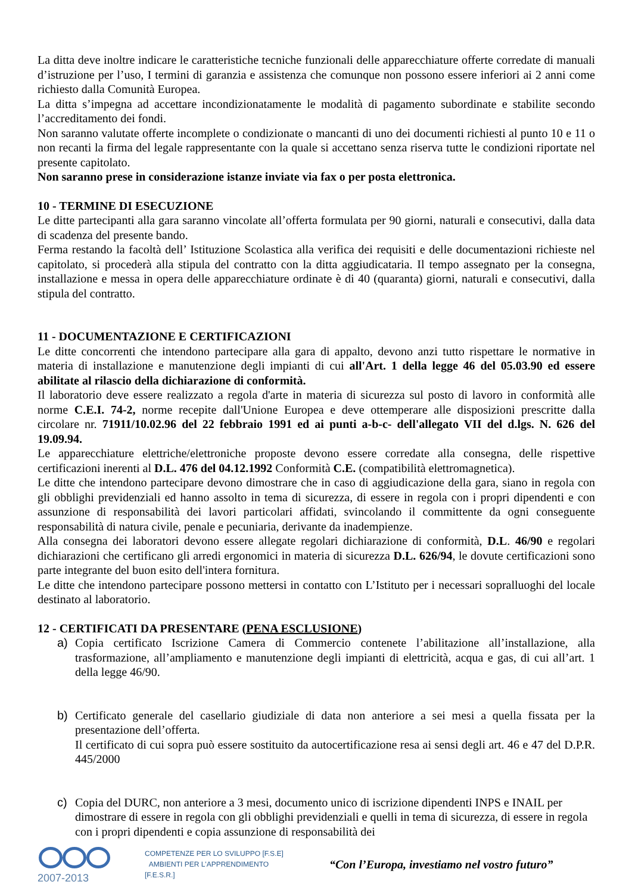La ditta deve inoltre indicare le caratteristiche tecniche funzionali delle apparecchiature offerte corredate di manuali d’istruzione per l’uso, I termini di garanzia e assistenza che comunque non possono essere inferiori ai 2 anni come richiesto dalla Comunità Europea.
La ditta s’impegna ad accettare incondizionatamente le modalità di pagamento subordinate e stabilite secondo l’accreditamento dei fondi.
Non saranno valutate offerte incomplete o condizionate o mancanti di uno dei documenti richiesti al punto 10 e 11 o non recanti la firma del legale rappresentante con la quale si accettano senza riserva tutte le condizioni riportate nel presente capitolato.
Non saranno prese in considerazione istanze inviate via fax o per posta elettronica.
10 - TERMINE DI ESECUZIONE
Le ditte partecipanti alla gara saranno vincolate all’offerta formulata per 90 giorni, naturali e consecutivi, dalla data di scadenza del presente bando.
Ferma restando la facoltà dell’ Istituzione Scolastica alla verifica dei requisiti e delle documentazioni richieste nel capitolato, si procederà alla stipula del contratto con la ditta aggiudicataria. Il tempo assegnato per la consegna, installazione e messa in opera delle apparecchiature ordinate è di 40 (quaranta) giorni, naturali e consecutivi, dalla stipula del contratto.
11 - DOCUMENTAZIONE E CERTIFICAZIONI
Le ditte concorrenti che intendono partecipare alla gara di appalto, devono anzi tutto rispettare le normative in materia di installazione e manutenzione degli impianti di cui all'Art. 1 della legge 46 del 05.03.90 ed essere abilitate al rilascio della dichiarazione di conformità.
Il laboratorio deve essere realizzato a regola d'arte in materia di sicurezza sul posto di lavoro in conformità alle norme C.E.I. 74-2, norme recepite dall'Unione Europea e deve ottemperare alle disposizioni prescritte dalla circolare nr. 71911/10.02.96 del 22 febbraio 1991 ed ai punti a-b-c- dell'allegato VII del d.lgs. N. 626 del 19.09.94.
Le apparecchiature elettriche/elettroniche proposte devono essere corredate alla consegna, delle rispettive certificazioni inerenti al D.L. 476 del 04.12.1992 Conformità C.E. (compatibilità elettromagnetica).
Le ditte che intendono partecipare devono dimostrare che in caso di aggiudicazione della gara, siano in regola con gli obblighi previdenziali ed hanno assolto in tema di sicurezza, di essere in regola con i propri dipendenti e con assunzione di responsabilità dei lavori particolari affidati, svincolando il committente da ogni conseguente responsabilità di natura civile, penale e pecuniaria, derivante da inadempienze.
Alla consegna dei laboratori devono essere allegate regolari dichiarazione di conformità, D.L. 46/90 e regolari dichiarazioni che certificano gli arredi ergonomici in materia di sicurezza D.L. 626/94, le dovute certificazioni sono parte integrante del buon esito dell'intera fornitura.
Le ditte che intendono partecipare possono mettersi in contatto con L’Istituto per i necessari sopralluoghi del locale destinato al laboratorio.
12 - CERTIFICATI DA PRESENTARE (PENA ESCLUSIONE)
a) Copia certificato Iscrizione Camera di Commercio contenete l’abilitazione all’installazione, alla trasformazione, all’ampliamento e manutenzione degli impianti di elettricità, acqua e gas, di cui all’art. 1 della legge 46/90.
b) Certificato generale del casellario giudiziale di data non anteriore a sei mesi a quella fissata per la presentazione dell’offerta.
Il certificato di cui sopra può essere sostituito da autocertificazione resa ai sensi degli art. 46 e 47 del D.P.R. 445/2000
c) Copia del DURC, non anteriore a 3 mesi, documento unico di iscrizione dipendenti INPS e INAIL per dimostrare di essere in regola con gli obblighi previdenziali e quelli in tema di sicurezza, di essere in regola con i propri dipendenti e copia assunzione di responsabilità dei
2007-2013
COMPETENZE PER LO SVILUPPO [F.S.E]
AMBIENTI PER L'APPRENDIMENTO [F.E.S.R.]
“Con l’Europa, investiamo nel vostro futuro”